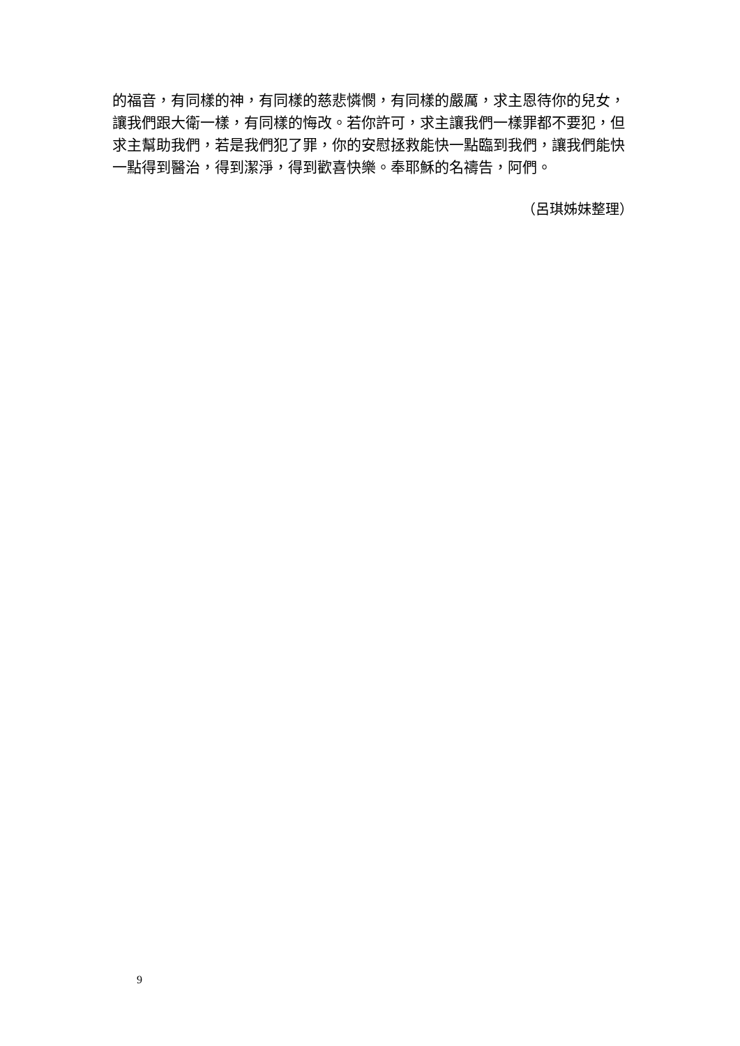的福音，有同樣的神，有同樣的慈悲憐憫，有同樣的嚴厲，求主恩待你的兒女，讓我們跟大衛一樣，有同樣的悔改。若你許可，求主讓我們一樣罪都不要犯，但求主幫助我們，若是我們犯了罪，你的安慰拯救能快一點臨到我們，讓我們能快一點得到醫治，得到潔淨，得到歡喜快樂。奉耶穌的名禱告，阿們。
（呂琪姊妹整理）
9